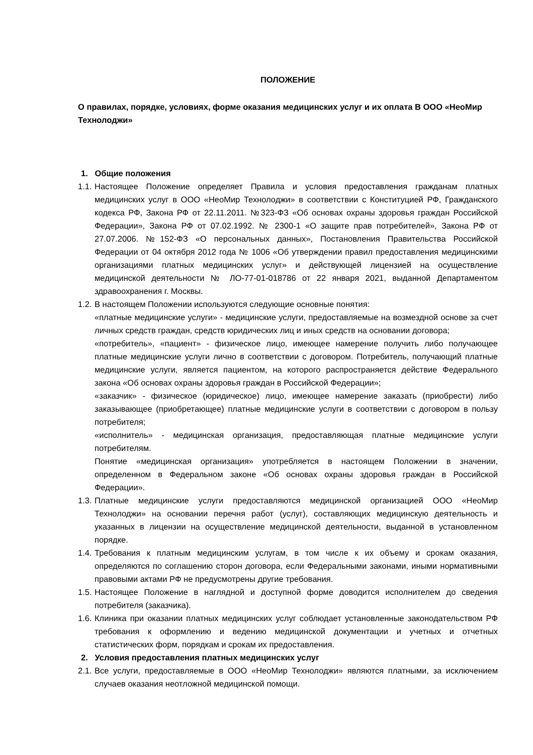ПОЛОЖЕНИЕ
О правилах, порядке, условиях, форме оказания медицинских услуг и их оплата В ООО «НеоМир Технолоджи»
1. Общие положения
1.1. Настоящее Положение определяет Правила и условия предоставления гражданам платных медицинских услуг в ООО «НеоМир Технолоджи» в соответствии с Конституцией РФ, Гражданского кодекса РФ, Закона РФ от 22.11.2011. №323-ФЗ «Об основах охраны здоровья граждан Российской Федерации», Закона РФ от 07.02.1992. № 2300-1 «О защите прав потребителей», Закона РФ от 27.07.2006. №152-ФЗ «О персональных данных», Постановления Правительства Российской Федерации от 04 октября 2012 года № 1006 «Об утверждении правил предоставления медицинскими организациями платных медицинских услуг» и действующей лицензией на осуществление медицинской деятельности № ЛО-77-01-018786 от 22 января 2021, выданной Департаментом здравоохранения г. Москвы.
1.2. В настоящем Положении используются следующие основные понятия:
«платные медицинские услуги» - медицинские услуги, предоставляемые на возмездной основе за счет личных средств граждан, средств юридических лиц и иных средств на основании договора;
«потребитель», «пациент» - физическое лицо, имеющее намерение получить либо получающее платные медицинские услуги лично в соответствии с договором. Потребитель, получающий платные медицинские услуги, является пациентом, на которого распространяется действие Федерального закона «Об основах охраны здоровья граждан в Российской Федерации»;
«заказчик» - физическое (юридическое) лицо, имеющее намерение заказать (приобрести) либо заказывающее (приобретающее) платные медицинские услуги в соответствии с договором в пользу потребителя;
«исполнитель» - медицинская организация, предоставляющая платные медицинские услуги потребителям.
Понятие «медицинская организация» употребляется в настоящем Положении в значении, определенном в Федеральном законе «Об основах охраны здоровья граждан в Российской Федерации».
1.3. Платные медицинские услуги предоставляются медицинской организацией ООО «НеоМир Технолоджи» на основании перечня работ (услуг), составляющих медицинскую деятельность и указанных в лицензии на осуществление медицинской деятельности, выданной в установленном порядке.
1.4. Требования к платным медицинским услугам, в том числе к их объему и срокам оказания, определяются по соглашению сторон договора, если Федеральными законами, иными нормативными правовыми актами РФ не предусмотрены другие требования.
1.5. Настоящее Положение в наглядной и доступной форме доводится исполнителем до сведения потребителя (заказчика).
1.6. Клиника при оказании платных медицинских услуг соблюдает установленные законодательством РФ требования к оформлению и ведению медицинской документации и учетных и отчетных статистических форм, порядкам и срокам их предоставления.
2. Условия предоставления платных медицинских услуг
2.1. Все услуги, предоставляемые в ООО «НеоМир Технолоджи» являются платными, за исключением случаев оказания неотложной медицинской помощи.